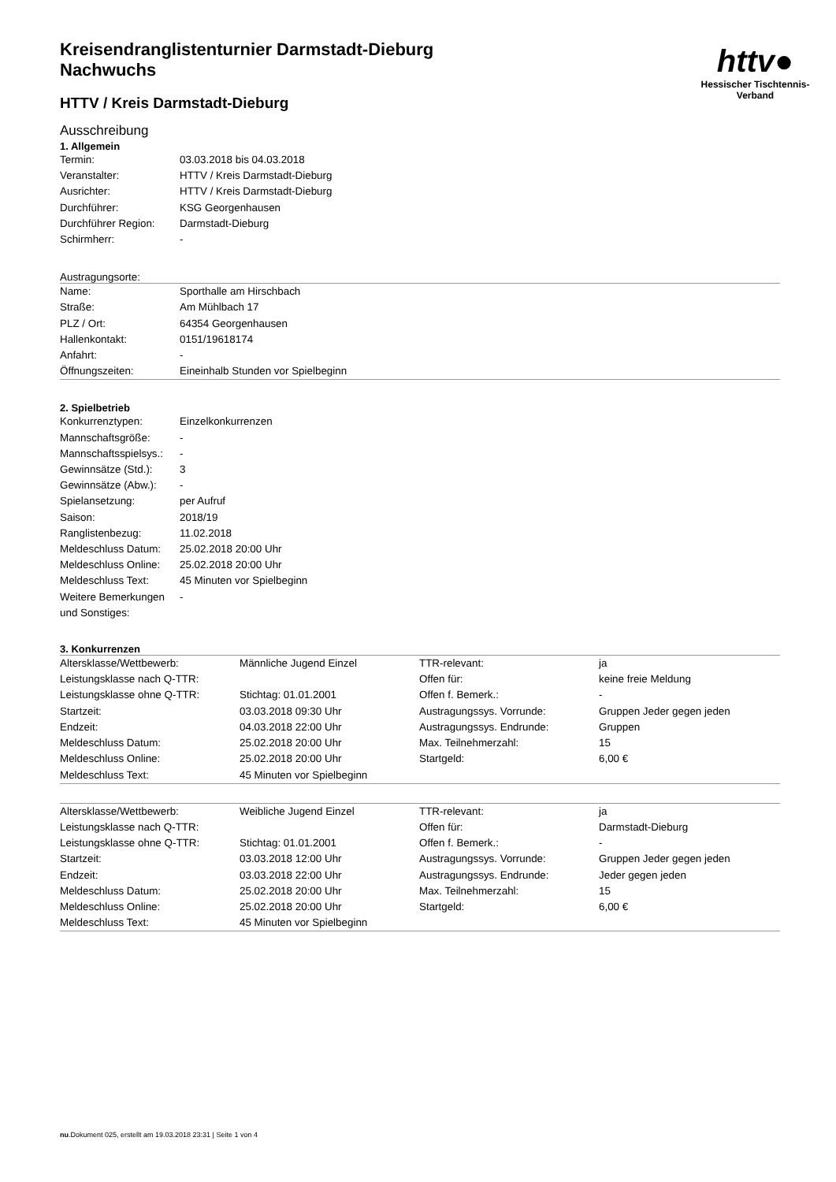httv●
Hessischer Tischtennis-Verband
Kreisendranglistenturnier Darmstadt-Dieburg
Nachwuchs
HTTV / Kreis Darmstadt-Dieburg
Ausschreibung
1. Allgemein
| Termin: | 03.03.2018 bis 04.03.2018 |
| Veranstalter: | HTTV / Kreis Darmstadt-Dieburg |
| Ausrichter: | HTTV / Kreis Darmstadt-Dieburg |
| Durchführer: | KSG Georgenhausen |
| Durchführer Region: | Darmstadt-Dieburg |
| Schirmherr: | - |
Austragungsorte:
| Name: | Sporthalle am Hirschbach |
| Straße: | Am Mühlbach 17 |
| PLZ / Ort: | 64354 Georgenhausen |
| Hallenkontakt: | 0151/19618174 |
| Anfahrt: | - |
| Öffnungszeiten: | Eineinhalb Stunden vor Spielbeginn |
2. Spielbetrieb
| Konkurrenztypen: | Einzelkonkurrenzen |
| Mannschaftsgröße: | - |
| Mannschaftsspielsys.: | - |
| Gewinnsätze (Std.): | 3 |
| Gewinnsätze (Abw.): | - |
| Spielansetzung: | per Aufruf |
| Saison: | 2018/19 |
| Ranglistenbezug: | 11.02.2018 |
| Meldeschluss Datum: | 25.02.2018 20:00 Uhr |
| Meldeschluss Online: | 25.02.2018 20:00 Uhr |
| Meldeschluss Text: | 45 Minuten vor Spielbeginn |
| Weitere Bemerkungen und Sonstiges: | - |
3. Konkurrenzen
| Altersklasse/Wettbewerb: | Männliche Jugend Einzel | TTR-relevant: | ja |
| Leistungsklasse nach Q-TTR: | | Offen für: | keine freie Meldung |
| Leistungsklasse ohne Q-TTR: | Stichtag: 01.01.2001 | Offen f. Bemerk.: | - |
| Startzeit: | 03.03.2018 09:30 Uhr | Austragungssys. Vorrunde: | Gruppen Jeder gegen jeden |
| Endzeit: | 04.03.2018 22:00 Uhr | Austragungssys. Endrunde: | Gruppen |
| Meldeschluss Datum: | 25.02.2018 20:00 Uhr | Max. Teilnehmerzahl: | 15 |
| Meldeschluss Online: | 25.02.2018 20:00 Uhr | Startgeld: | 6,00 € |
| Meldeschluss Text: | 45 Minuten vor Spielbeginn | | |
| Altersklasse/Wettbewerb: | Weibliche Jugend Einzel | TTR-relevant: | ja |
| Leistungsklasse nach Q-TTR: | | Offen für: | Darmstadt-Dieburg |
| Leistungsklasse ohne Q-TTR: | Stichtag: 01.01.2001 | Offen f. Bemerk.: | - |
| Startzeit: | 03.03.2018 12:00 Uhr | Austragungssys. Vorrunde: | Gruppen Jeder gegen jeden |
| Endzeit: | 03.03.2018 22:00 Uhr | Austragungssys. Endrunde: | Jeder gegen jeden |
| Meldeschluss Datum: | 25.02.2018 20:00 Uhr | Max. Teilnehmerzahl: | 15 |
| Meldeschluss Online: | 25.02.2018 20:00 Uhr | Startgeld: | 6,00 € |
| Meldeschluss Text: | 45 Minuten vor Spielbeginn | | |
nu.Dokument 025, erstellt am 19.03.2018 23:31 | Seite 1 von 4